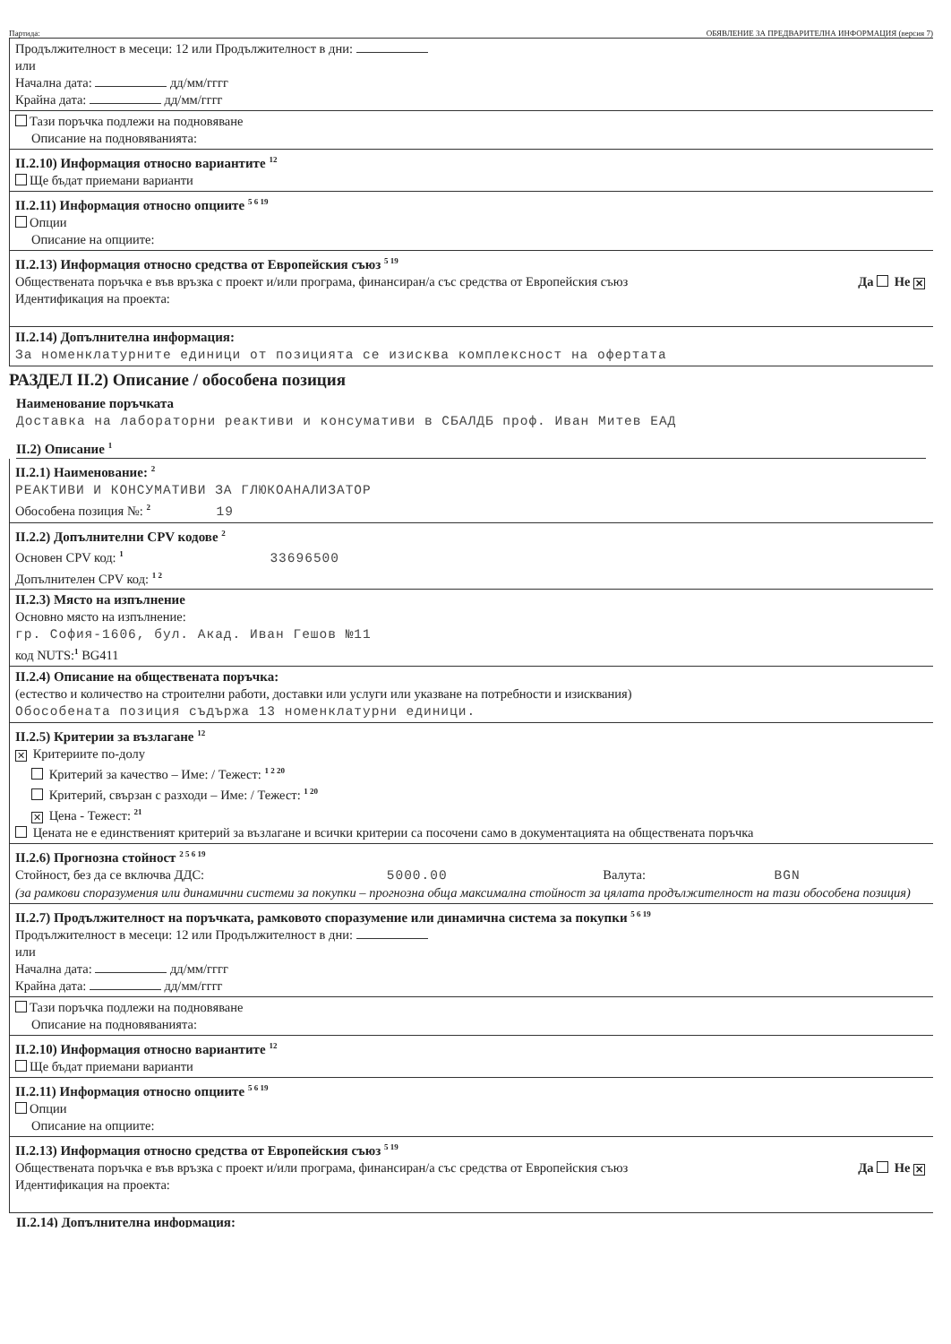Партида: ОБЯВЛЕНИЕ ЗА ПРЕДВАРИТЕЛНА ИНФОРМАЦИЯ (версия 7)
Продължителност в месеци: 12 или Продължителност в дни:
или
Начална дата: дд/мм/гггг
Крайна дата: дд/мм/гггг
Тази поръчка подлежи на подновяване
Описание на подновяванията:
II.2.10) Информация относно вариантите <sup>12</sup>
Ще бъдат приемани варианти
II.2.11) Информация относно опциите <sup>5 6 19</sup>
Опции
Описание на опциите:
II.2.13) Информация относно средства от Европейския съюз <sup>5 19</sup>
Да Не ✕ Обществената поръчка е във връзка с проект и/или програма, финансиран/а със средства от Европейския съюз
Идентификация на проекта:
II.2.14) Допълнителна информация:
За номенклатурните единици от позицията се изисква комплексност на офертата
РАЗДЕЛ II.2) Описание / обособена позиция
Наименование поръчката
Доставка на лабораторни реактиви и консумативи в СБАЛДБ проф. Иван Митев ЕАД
II.2) Описание <sup>1</sup>
II.2.1) Наименование: <sup>2</sup>
РЕАКТИВИ И КОНСУМАТИВИ ЗА ГЛЮКОАНАЛИЗАТОР
Обособена позиция №: <sup>2</sup> 19
II.2.2) Допълнителни CPV кодове <sup>2</sup>
Основен CPV код: <sup>1</sup> 33696500
Допълнителен CPV код: <sup>1 2</sup>
II.2.3) Място на изпълнение
Основно място на изпълнение:
гр. София-1606, бул. Акад. Иван Гешов №11
код NUTS:<sup>1</sup> BG411
II.2.4) Описание на обществената поръчка:
(естество и количество на строителни работи, доставки или услуги или указване на потребности и изисквания)
Обособената позиция съдържа 13 номенклатурни единици.
II.2.5) Критерии за възлагане <sup>12</sup>
✕ Критериите по-долу
Критерий за качество – Име: / Тежест: <sup>1 2 20</sup>
Критерий, свързан с разходи – Име: / Тежест: <sup>1 20</sup>
✕ Цена - Тежест: <sup>21</sup>
Цената не е единственият критерий за възлагане и всички критерии са посочени само в документацията на обществената поръчка
II.2.6) Прогнозна стойност <sup>2 5 6 19</sup>
Стойност, без да се включва ДДС: 5000.00 Валута: BGN
(за рамкови споразумения или динамични системи за покупки – прогнозна обща максимална стойност за цялата продължителност на тази обособена позиция)
II.2.7) Продължителност на поръчката, рамковото споразумение или динамична система за покупки <sup>5 6 19</sup>
Продължителност в месеци: 12 или Продължителност в дни:
или
Начална дата: дд/мм/гггг
Крайна дата: дд/мм/гггг
Тази поръчка подлежи на подновяване
Описание на подновяванията:
II.2.10) Информация относно вариантите <sup>12</sup>
Ще бъдат приемани варианти
II.2.11) Информация относно опциите <sup>5 6 19</sup>
Опции
Описание на опциите:
II.2.13) Информация относно средства от Европейския съюз <sup>5 19</sup>
Да Не ✕ Обществената поръчка е във връзка с проект и/или програма, финансиран/а със средства от Европейския съюз
Идентификация на проекта:
II.2.14) Допълнителна информация: